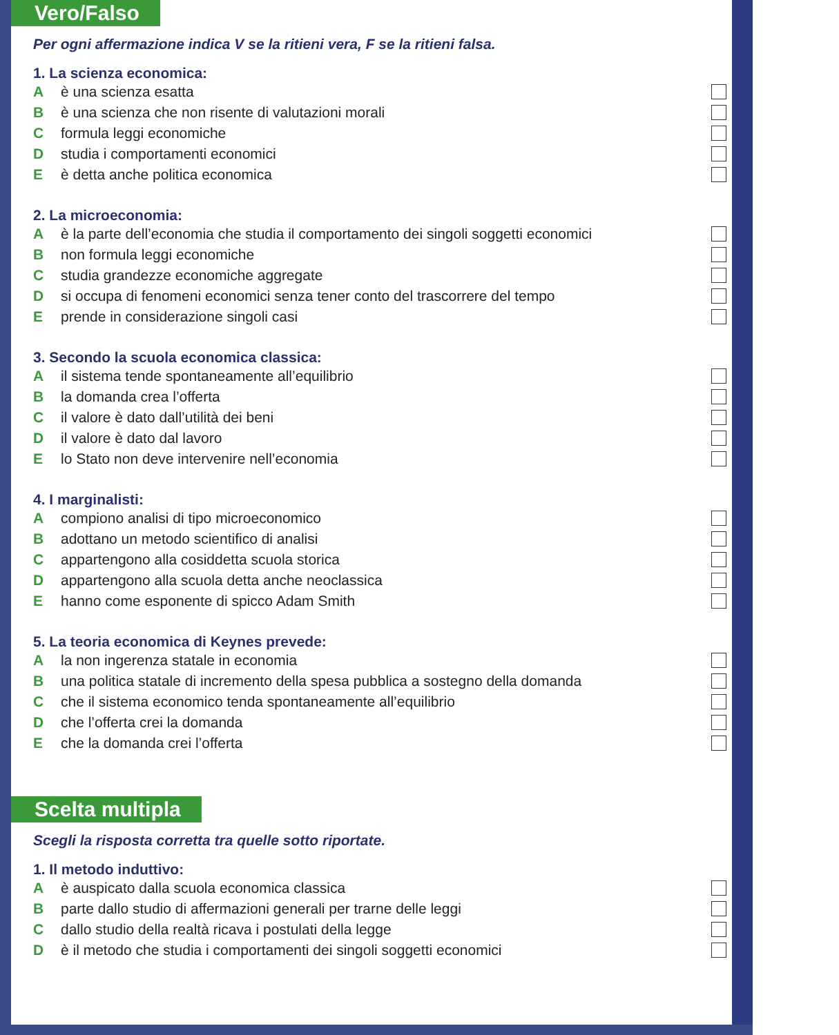Vero/Falso
Per ogni affermazione indica V se la ritieni vera, F se la ritieni falsa.
1. La scienza economica:
Aè una scienza esatta
Bè una scienza che non risente di valutazioni morali
Cformula leggi economiche
Dstudia i comportamenti economici
Eè detta anche politica economica
2. La microeconomia:
Aè la parte dell’economia che studia il comportamento dei singoli soggetti economici
Bnon formula leggi economiche
Cstudia grandezze economiche aggregate
Dsi occupa di fenomeni economici senza tener conto del trascorrere del tempo
Eprende in considerazione singoli casi
3. Secondo la scuola economica classica:
Ail sistema tende spontaneamente all’equilibrio
Bla domanda crea l’offerta
Cil valore è dato dall’utilità dei beni
Dil valore è dato dal lavoro
Elo Stato non deve intervenire nell’economia
4. I marginalisti:
Acompiono analisi di tipo microeconomico
Badottano un metodo scientifico di analisi
Cappartengono alla cosiddetta scuola storica
Dappartengono alla scuola detta anche neoclassica
Ehanno come esponente di spicco Adam Smith
5. La teoria economica di Keynes prevede:
Ala non ingerenza statale in economia
Buna politica statale di incremento della spesa pubblica a sostegno della domanda
Cche il sistema economico tenda spontaneamente all’equilibrio
Dche l’offerta crei la domanda
Eche la domanda crei l’offerta
Scelta multipla
Scegli la risposta corretta tra quelle sotto riportate.
1. Il metodo induttivo:
Aè auspicato dalla scuola economica classica
Bparte dallo studio di affermazioni generali per trarne delle leggi
Cdallo studio della realtà ricava i postulati della legge
Dè il metodo che studia i comportamenti dei singoli soggetti economici